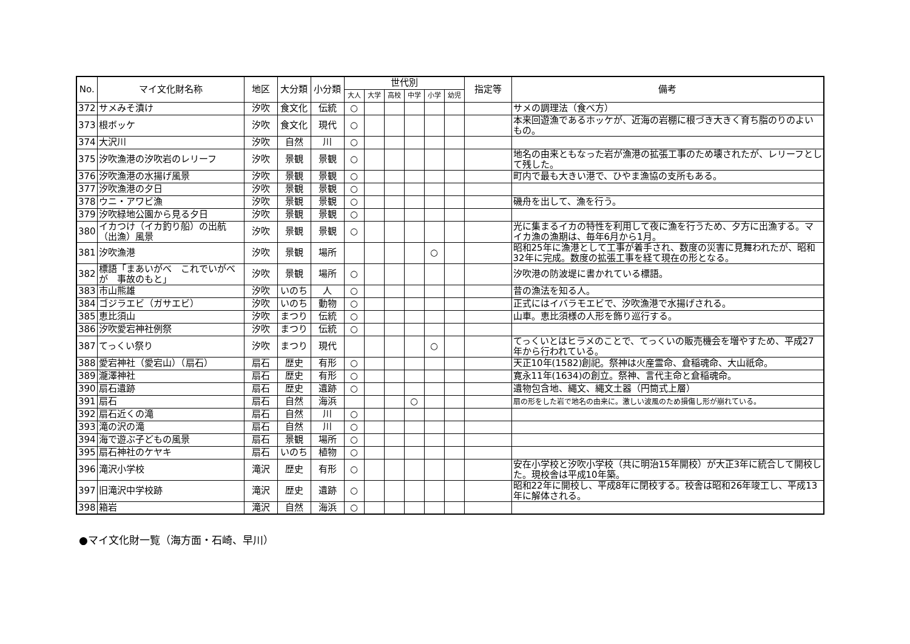| No. | マイ文化財名称 | 地区 | 大分類 | 小分類 | 世代別 | | | | | | 指定等 | 備考 |
| --- | --- | --- | --- | --- | --- | --- | --- | --- | --- | --- | --- | --- |
| | | | | | 大人 | 大学 | 高校 | 中学 | 小学 | 幼児 | | |
| 372 | サメみそ漬け | 汐吹 | 食文化 | 伝統 | ○ | | | | | | | サメの調理法（食べ方） |
| 373 | 根ボッケ | 汐吹 | 食文化 | 現代 | ○ | | | | | | | 本来回遊漁であるホッケが、近海の岩棚に根づき大きく育ち脂のりのよいもの。 |
| 374 | 大沢川 | 汐吹 | 自然 | 川 | ○ | | | | | | | |
| 375 | 汐吹漁港の汐吹岩のレリーフ | 汐吹 | 景観 | 景観 | ○ | | | | | | | 地名の由来ともなった岩が漁港の拡張工事のため壊されたが、レリーフとして残した。 |
| 376 | 汐吹漁港の水揚げ風景 | 汐吹 | 景観 | 景観 | ○ | | | | | | | 町内で最も大きい港で、ひやま漁協の支所もある。 |
| 377 | 汐吹漁港の夕日 | 汐吹 | 景観 | 景観 | ○ | | | | | | | |
| 378 | ウニ・アワビ漁 | 汐吹 | 景観 | 景観 | ○ | | | | | | | 磯舟を出して、漁を行う。 |
| 379 | 汐吹緑地公園から見る夕日 | 汐吹 | 景観 | 景観 | ○ | | | | | | | |
| 380 | イカつけ（イカ釣り船）の出航（出漁）風景 | 汐吹 | 景観 | 景観 | ○ | | | | | | | 光に集まるイカの特性を利用して夜に漁を行うため、夕方に出漁する。マイカ漁の漁期は、毎年6月から1月。 |
| 381 | 汐吹漁港 | 汐吹 | 景観 | 場所 | | | | | ○ | | | 昭和25年に漁港として工事が着手され、数度の災害に見舞われたが、昭和32年に完成。数度の拡張工事を経て現在の形となる。 |
| 382 | 標語「まあいがべ これでいがべが 事故のもと」 | 汐吹 | 景観 | 場所 | ○ | | | | | | | 汐吹港の防波堤に書かれている標語。 |
| 383 | 市山熊雄 | 汐吹 | いのち | 人 | ○ | | | | | | | 昔の漁法を知る人。 |
| 384 | ゴジラエビ（ガサエビ） | 汐吹 | いのち | 動物 | ○ | | | | | | | 正式にはイバラモエビで、汐吹漁港で水揚げされる。 |
| 385 | 恵比須山 | 汐吹 | まつり | 伝統 | ○ | | | | | | | 山車。恵比須様の人形を飾り巡行する。 |
| 386 | 汐吹愛宕神社例祭 | 汐吹 | まつり | 伝統 | ○ | | | | | | | |
| 387 | てっくい祭り | 汐吹 | まつり | 現代 | | | | | ○ | | | てっくいとはヒラメのことで、てっくいの販売機会を増やすため、平成27年から行われている。 |
| 388 | 愛宕神社（愛宕山）（扇石） | 扇石 | 歴史 | 有形 | ○ | | | | | | | 天正10年(1582)創祀。祭神は火産霊命、倉稲魂命、大山祇命。 |
| 389 | 瀧澤神社 | 扇石 | 歴史 | 有形 | ○ | | | | | | | 寛永11年(1634)の創立。祭神、言代主命と倉稲魂命。 |
| 390 | 扇石遺跡 | 扇石 | 歴史 | 遺跡 | ○ | | | | | | | 遺物包含地、縄文、縄文土器（円筒式上層） |
| 391 | 扇石 | 扇石 | 自然 | 海浜 | | | | ○ | | | | 扇の形をした岩で地名の由来に。激しい波風のため損傷し形が崩れている。 |
| 392 | 扇石近くの滝 | 扇石 | 自然 | 川 | ○ | | | | | | | |
| 393 | 滝の沢の滝 | 扇石 | 自然 | 川 | ○ | | | | | | | |
| 394 | 海で遊ぶ子どもの風景 | 扇石 | 景観 | 場所 | ○ | | | | | | | |
| 395 | 扇石神社のケヤキ | 扇石 | いのち | 植物 | ○ | | | | | | | |
| 396 | 滝沢小学校 | 滝沢 | 歴史 | 有形 | ○ | | | | | | | 安在小学校と汐吹小学校（共に明治15年開校）が大正3年に統合して開校した。現校舎は平成10年築。 |
| 397 | 旧滝沢中学校跡 | 滝沢 | 歴史 | 遺跡 | ○ | | | | | | | 昭和22年に開校し、平成8年に閉校する。校舎は昭和26年竣工し、平成13年に解体される。 |
| 398 | 箱岩 | 滝沢 | 自然 | 海浜 | ○ | | | | | | | |
●マイ文化財一覧（海方面・石崎、早川）